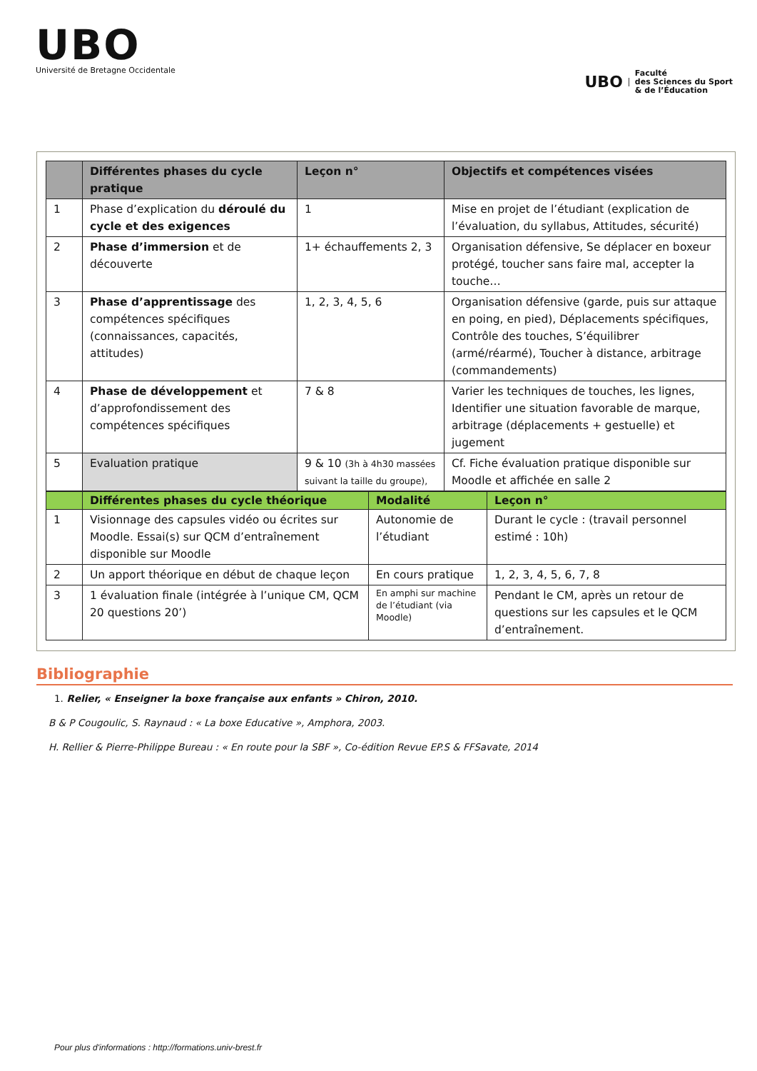UBO
Université de Bretagne Occidentale
UBO
Faculté
des Sciences du Sport
& de l’Éducation
| | Différentes phases du cycle pratique | Leçon n° | Objectifs et compétences visées |
| --- | --- | --- | --- |
| 1 | Phase d’explication du déroulé du cycle et des exigences | 1 | Mise en projet de l’étudiant (explication de l’évaluation, du syllabus, Attitudes, sécurité) |
| 2 | Phase d’immersion et de découverte | 1+ échauffements 2, 3 | Organisation défensive, Se déplacer en boxeur protégé, toucher sans faire mal, accepter la touche… |
| 3 | Phase d’apprentissage des compétences spécifiques (connaissances, capacités, attitudes) | 1, 2, 3, 4, 5, 6 | Organisation défensive (garde, puis sur attaque en poing, en pied), Déplacements spécifiques, Contrôle des touches, S’équilibrer (armé/réarmé), Toucher à distance, arbitrage (commandements) |
| 4 | Phase de développement et d’approfondissement des compétences spécifiques | 7 & 8 | Varier les techniques de touches, les lignes, Identifier une situation favorable de marque, arbitrage (déplacements + gestuelle) et jugement |
| 5 | Evaluation pratique | 9 & 10 (3h à 4h30 massées suivant la taille du groupe), | Cf. Fiche évaluation pratique disponible sur Moodle et affichée en salle 2 |
| | Différentes phases du cycle théorique | Modalité | Leçon n° |
| --- | --- | --- | --- |
| 1 | Visionnage des capsules vidéo ou écrites sur Moodle. Essai(s) sur QCM d’entraînement disponible sur Moodle | Autonomie de l’étudiant | Durant le cycle : (travail personnel estimé : 10h) |
| 2 | Un apport théorique en début de chaque leçon | En cours pratique | 1, 2, 3, 4, 5, 6, 7, 8 |
| 3 | 1 évaluation finale (intégrée à l’unique CM, QCM 20 questions 20’) | En amphi sur machine de l’étudiant (via Moodle) | Pendant le CM, après un retour de questions sur les capsules et le QCM d’entraînement. |
Bibliographie
1. Relier, « Enseigner la boxe française aux enfants » Chiron, 2010.
B & P Cougoulic, S. Raynaud : « La boxe Educative », Amphora, 2003.
H. Rellier & Pierre-Philippe Bureau : « En route pour la SBF », Co-édition Revue EP.S & FFSavate, 2014
Pour plus d'informations : http://formations.univ-brest.fr